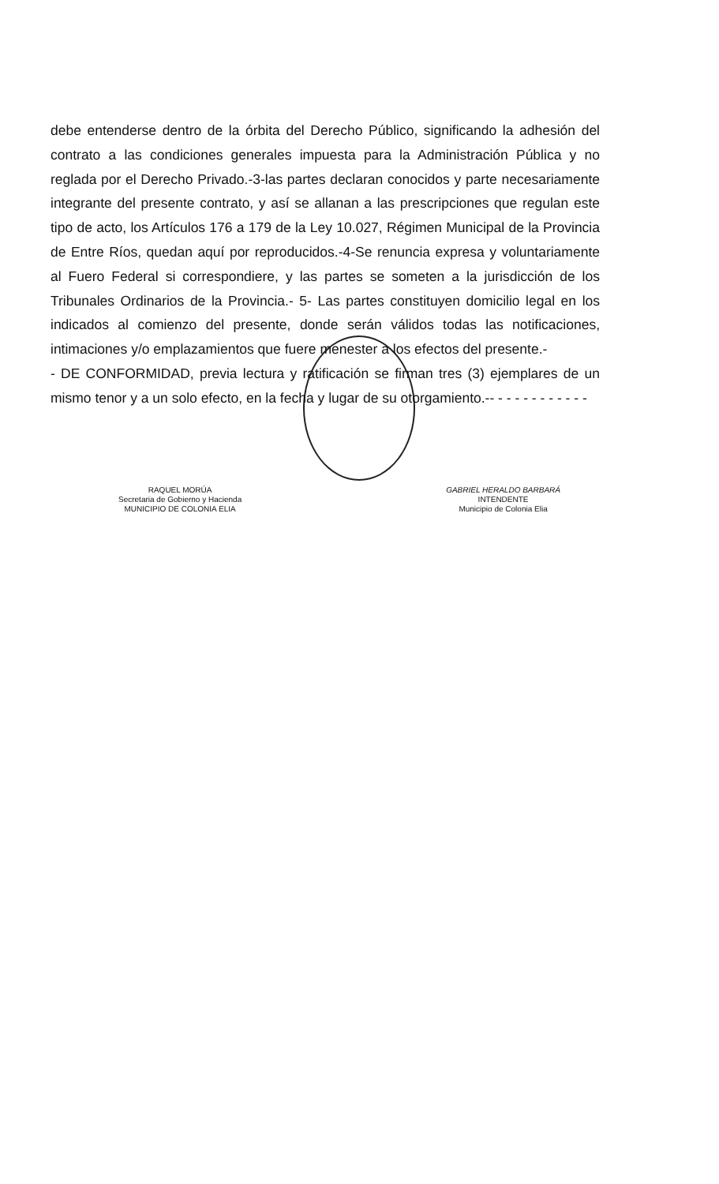debe entenderse dentro de la órbita del Derecho Público, significando la adhesión del contrato a las condiciones generales impuesta para la Administración Pública y no reglada por el Derecho Privado.-3-las partes declaran conocidos y parte necesariamente integrante del presente contrato, y así se allanan a las prescripciones que regulan este tipo de acto, los Artículos 176 a 179 de la Ley 10.027, Régimen Municipal de la Provincia de Entre Ríos, quedan aquí por reproducidos.-4-Se renuncia expresa y voluntariamente al Fuero Federal si correspondiere, y las partes se someten a la jurisdicción de los Tribunales Ordinarios de la Provincia.- 5- Las partes constituyen domicilio legal en los indicados al comienzo del presente, donde serán válidos todas las notificaciones, intimaciones y/o emplazamientos que fuere menester a los efectos del presente.-
- DE CONFORMIDAD, previa lectura y ratificación se firman tres (3) ejemplares de un mismo tenor y a un solo efecto, en la fecha y lugar de su otorgamiento.-- - - - - - - - - - - -
RAQUEL MORÚA
Secretaria de Gobierno y Hacienda
MUNICIPIO DE COLONIA ELIA
GABRIEL HERALDO BARBARÁ
INTENDENTE
Municipio de Colonia Elia